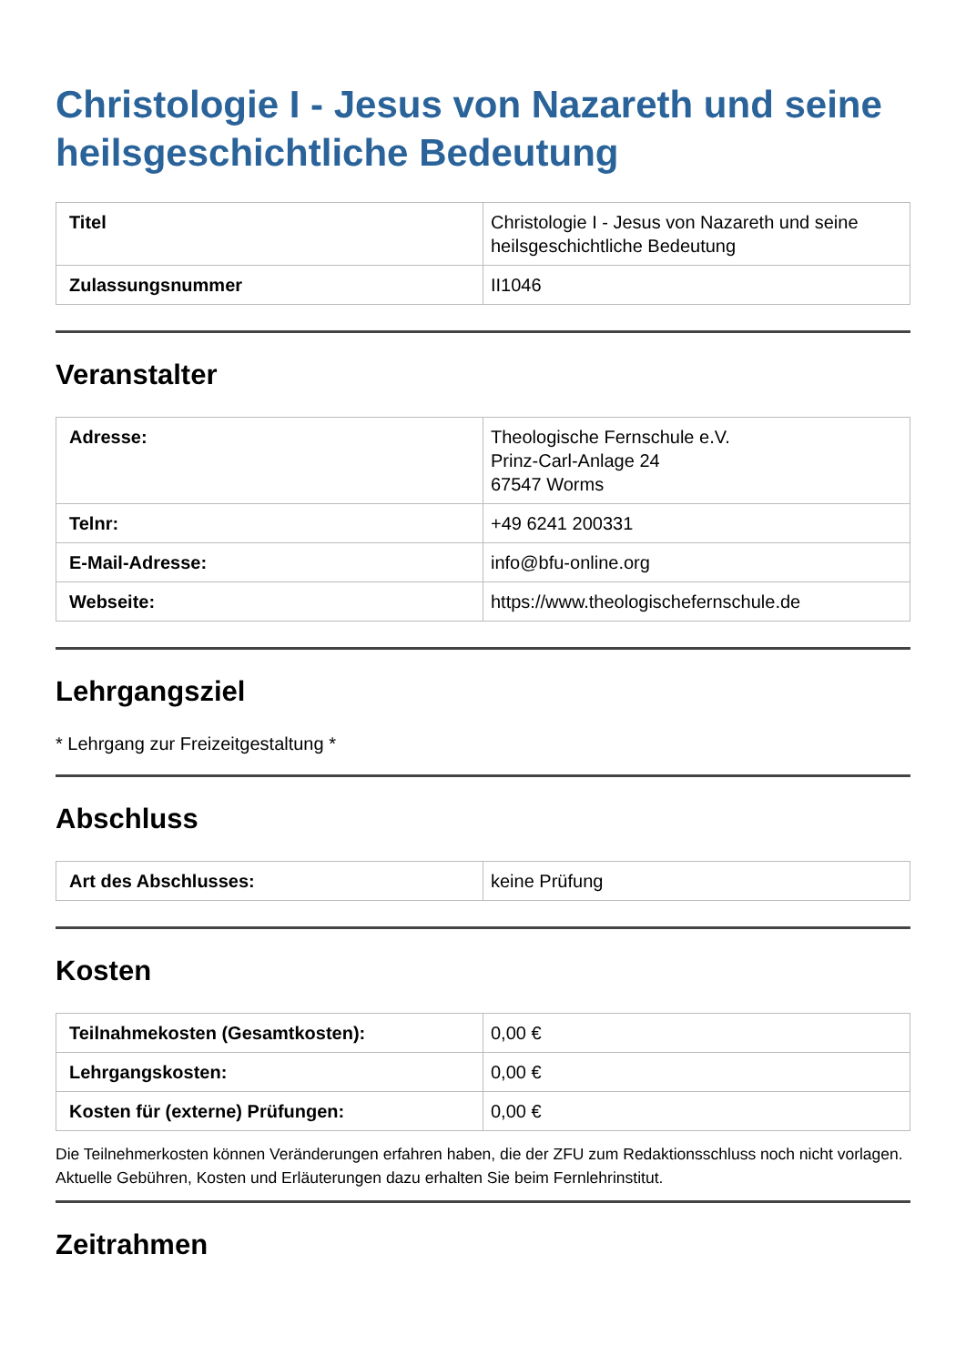Christologie I - Jesus von Nazareth und seine heilsgeschichtliche Bedeutung
| Titel | Christologie I - Jesus von Nazareth und seine heilsgeschichtliche Bedeutung |
| Zulassungsnummer | II1046 |
Veranstalter
| Adresse: | Theologische Fernschule e.V. Prinz-Carl-Anlage 24 67547 Worms |
| Telnr: | +49 6241 200331 |
| E-Mail-Adresse: | info@bfu-online.org |
| Webseite: | https://www.theologischefernschule.de |
Lehrgangsziel
* Lehrgang zur Freizeitgestaltung *
Abschluss
| Art des Abschlusses: | keine Prüfung |
Kosten
| Teilnahmekosten (Gesamtkosten): | 0,00 € |
| Lehrgangskosten: | 0,00 € |
| Kosten für (externe) Prüfungen: | 0,00 € |
Die Teilnehmerkosten können Veränderungen erfahren haben, die der ZFU zum Redaktionsschluss noch nicht vorlagen. Aktuelle Gebühren, Kosten und Erläuterungen dazu erhalten Sie beim Fernlehrinstitut.
Zeitrahmen